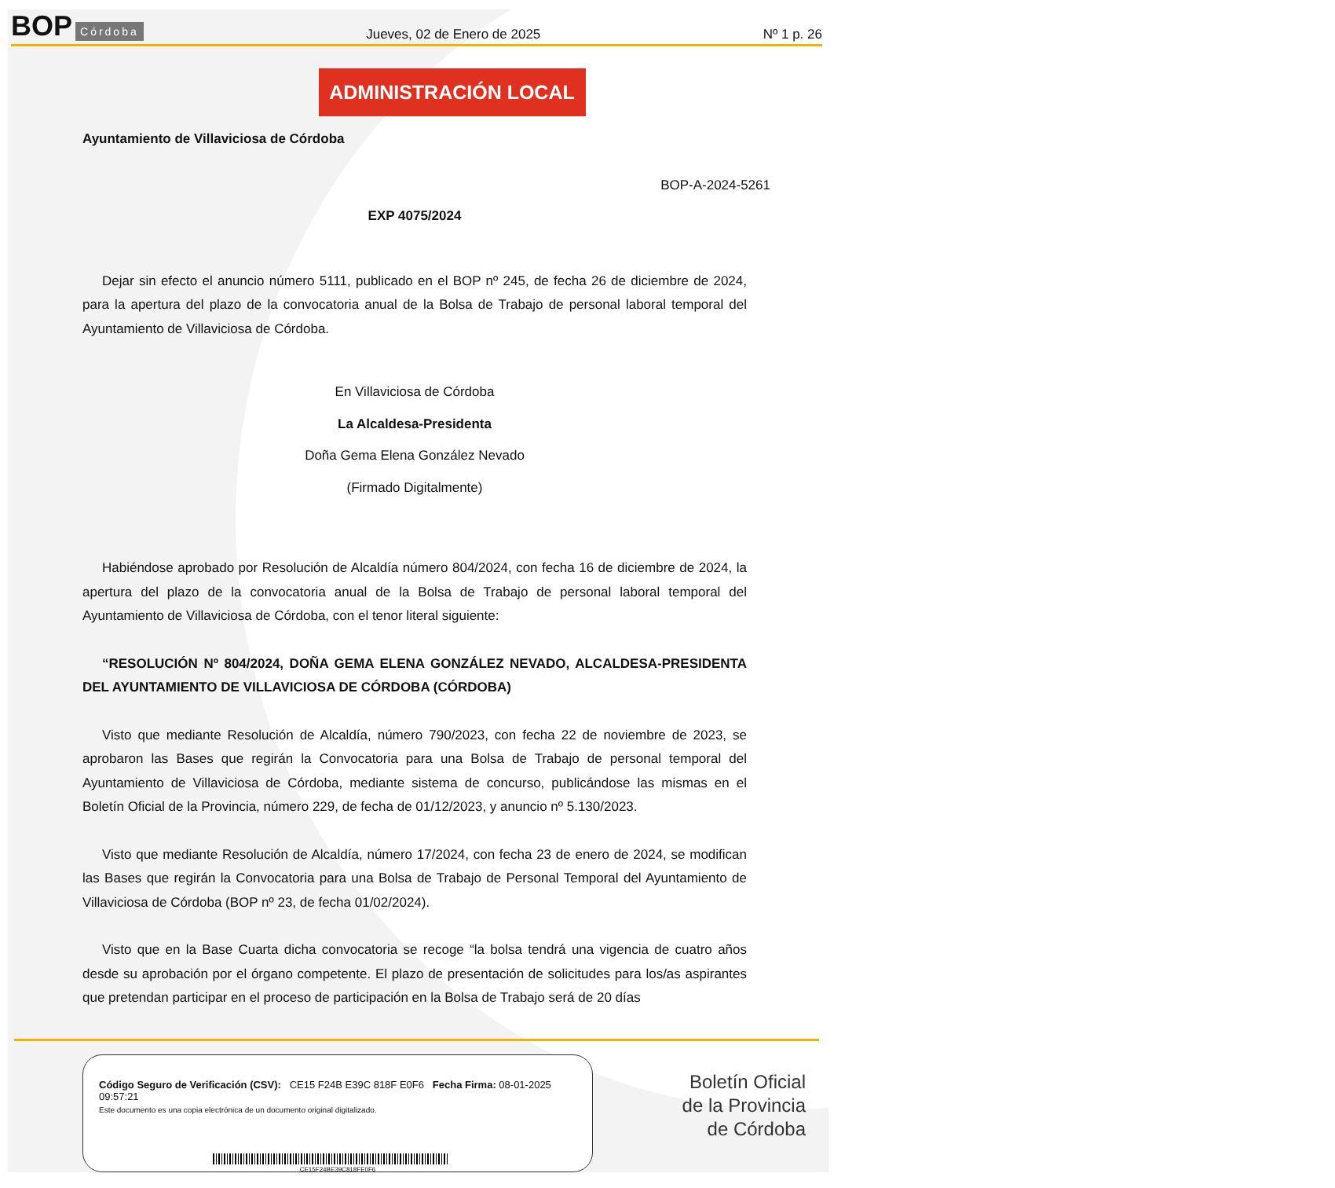BOP Córdoba
Jueves, 02 de Enero de 2025
Nº 1 p. 26
ADMINISTRACIÓN LOCAL
Ayuntamiento de Villaviciosa de Córdoba
BOP-A-2024-5261
EXP 4075/2024
Dejar sin efecto el anuncio número 5111, publicado en el BOP nº 245, de fecha 26 de diciembre de 2024, para la apertura del plazo de la convocatoria anual de la Bolsa de Trabajo de personal laboral temporal del Ayuntamiento de Villaviciosa de Córdoba.
En Villaviciosa de Córdoba
La Alcaldesa-Presidenta
Doña Gema Elena González Nevado
(Firmado Digitalmente)
Habiéndose aprobado por Resolución de Alcaldía número 804/2024, con fecha 16 de diciembre de 2024, la apertura del plazo de la convocatoria anual de la Bolsa de Trabajo de personal laboral temporal del Ayuntamiento de Villaviciosa de Córdoba, con el tenor literal siguiente:
“RESOLUCIÓN Nº 804/2024, DOÑA GEMA ELENA GONZÁLEZ NEVADO, ALCALDESA-PRESIDENTA DEL AYUNTAMIENTO DE VILLAVICIOSA DE CÓRDOBA (CÓRDOBA)
Visto que mediante Resolución de Alcaldía, número 790/2023, con fecha 22 de noviembre de 2023, se aprobaron las Bases que regirán la Convocatoria para una Bolsa de Trabajo de personal temporal del Ayuntamiento de Villaviciosa de Córdoba, mediante sistema de concurso, publicándose las mismas en el Boletín Oficial de la Provincia, número 229, de fecha de 01/12/2023, y anuncio nº 5.130/2023.
Visto que mediante Resolución de Alcaldía, número 17/2024, con fecha 23 de enero de 2024, se modifican las Bases que regirán la Convocatoria para una Bolsa de Trabajo de Personal Temporal del Ayuntamiento de Villaviciosa de Córdoba (BOP nº 23, de fecha 01/02/2024).
Visto que en la Base Cuarta dicha convocatoria se recoge “la bolsa tendrá una vigencia de cuatro años desde su aprobación por el órgano competente. El plazo de presentación de solicitudes para los/as aspirantes que pretendan participar en el proceso de participación en la Bolsa de Trabajo será de 20 días
Código Seguro de Verificación (CSV): CE15 F24B E39C 818F E0F6 Fecha Firma: 08-01-2025 09:57:21
Este documento es una copia electrónica de un documento original digitalizado.
CE15F24BE39C818FE0F6
Boletín Oficial
de la Provincia
de Córdoba